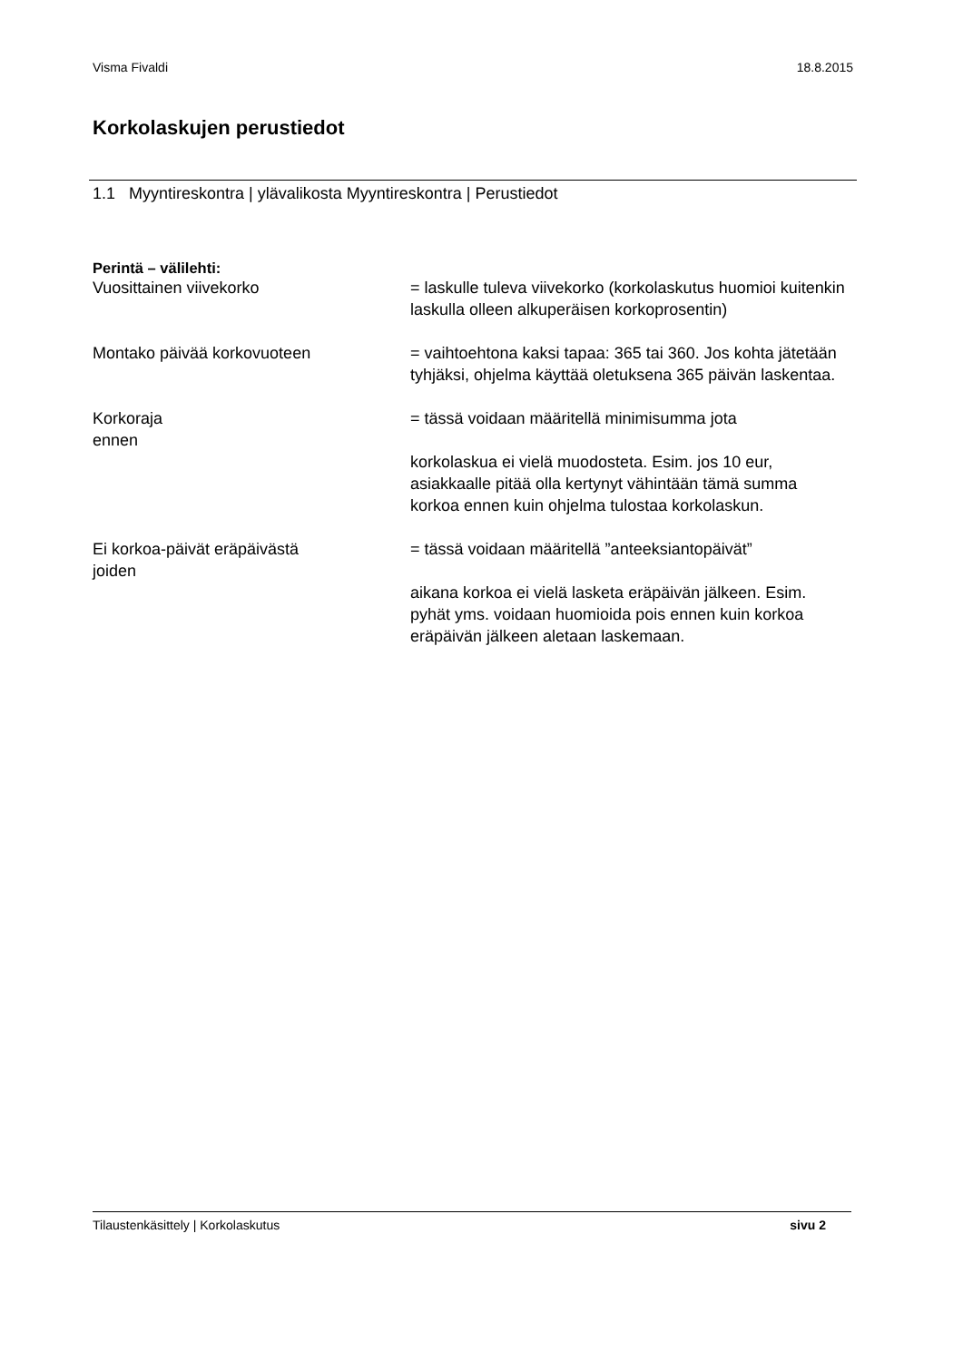Visma Fivaldi 18.8.2015
Korkolaskujen perustiedot
1.1 Myyntireskontra | ylävalikosta Myyntireskontra | Perustiedot
Perintä – välilehti:
Vuosittainen viivekorko = laskulle tuleva viivekorko (korkolaskutus huomioi kuitenkin laskulla olleen alkuperäisen korkoprosentin)
Montako päivää korkovuoteen = vaihtoehtona kaksi tapaa: 365 tai 360. Jos kohta jätetään tyhjäksi, ohjelma käyttää oletuksena 365 päivän laskentaa.
Korkoraja
ennen
= tässä voidaan määritellä minimisumma jota
korkolaskua ei vielä muodosteta. Esim. jos 10 eur, asiakkaalle pitää olla kertynyt vähintään tämä summa korkoa ennen kuin ohjelma tulostaa korkolaskun.
Ei korkoa-päivät eräpäivästä
joiden
= tässä voidaan määritellä ”anteeksiantopäivät”
aikana korkoa ei vielä lasketa eräpäivän jälkeen. Esim. pyhät yms. voidaan huomioida pois ennen kuin korkoa
eräpäivän jälkeen aletaan laskemaan.
Tilaustenkäsittely | Korkolaskutus sivu 2